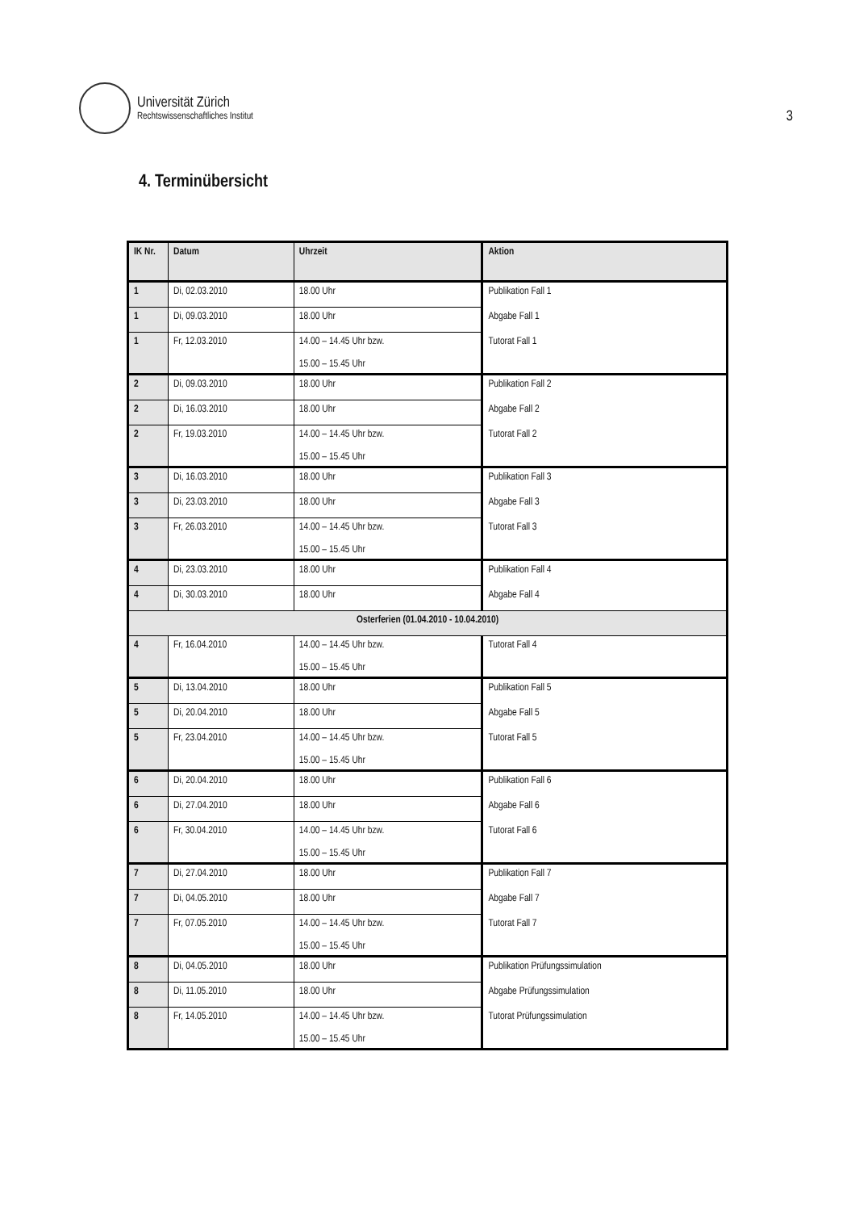Universität Zürich
Rechtswissenschaftliches Institut
3
4. Terminübersicht
| IK Nr. | Datum | Uhrzeit | Aktion |
| --- | --- | --- | --- |
| 1 | Di, 02.03.2010 | 18.00 Uhr | Publikation Fall 1 |
| 1 | Di, 09.03.2010 | 18.00 Uhr | Abgabe Fall 1 |
| 1 | Fr, 12.03.2010 | 14.00 – 14.45 Uhr bzw. 15.00 – 15.45 Uhr | Tutorat Fall 1 |
| 2 | Di, 09.03.2010 | 18.00 Uhr | Publikation Fall 2 |
| 2 | Di, 16.03.2010 | 18.00 Uhr | Abgabe Fall 2 |
| 2 | Fr, 19.03.2010 | 14.00 – 14.45 Uhr bzw. 15.00 – 15.45 Uhr | Tutorat Fall 2 |
| 3 | Di, 16.03.2010 | 18.00 Uhr | Publikation Fall 3 |
| 3 | Di, 23.03.2010 | 18.00 Uhr | Abgabe Fall 3 |
| 3 | Fr, 26.03.2010 | 14.00 – 14.45 Uhr bzw. 15.00 – 15.45 Uhr | Tutorat Fall 3 |
| 4 | Di, 23.03.2010 | 18.00 Uhr | Publikation Fall 4 |
| 4 | Di, 30.03.2010 | 18.00 Uhr | Abgabe Fall 4 |
| Osterferien (01.04.2010 - 10.04.2010) | | | |
| 4 | Fr, 16.04.2010 | 14.00 – 14.45 Uhr bzw. 15.00 – 15.45 Uhr | Tutorat Fall 4 |
| 5 | Di, 13.04.2010 | 18.00 Uhr | Publikation Fall 5 |
| 5 | Di, 20.04.2010 | 18.00 Uhr | Abgabe Fall 5 |
| 5 | Fr, 23.04.2010 | 14.00 – 14.45 Uhr bzw. 15.00 – 15.45 Uhr | Tutorat Fall 5 |
| 6 | Di, 20.04.2010 | 18.00 Uhr | Publikation Fall 6 |
| 6 | Di, 27.04.2010 | 18.00 Uhr | Abgabe Fall 6 |
| 6 | Fr, 30.04.2010 | 14.00 – 14.45 Uhr bzw. 15.00 – 15.45 Uhr | Tutorat Fall 6 |
| 7 | Di, 27.04.2010 | 18.00 Uhr | Publikation Fall 7 |
| 7 | Di, 04.05.2010 | 18.00 Uhr | Abgabe Fall 7 |
| 7 | Fr, 07.05.2010 | 14.00 – 14.45 Uhr bzw. 15.00 – 15.45 Uhr | Tutorat Fall 7 |
| 8 | Di, 04.05.2010 | 18.00 Uhr | Publikation Prüfungssimulation |
| 8 | Di, 11.05.2010 | 18.00 Uhr | Abgabe Prüfungssimulation |
| 8 | Fr, 14.05.2010 | 14.00 – 14.45 Uhr bzw. 15.00 – 15.45 Uhr | Tutorat Prüfungssimulation |